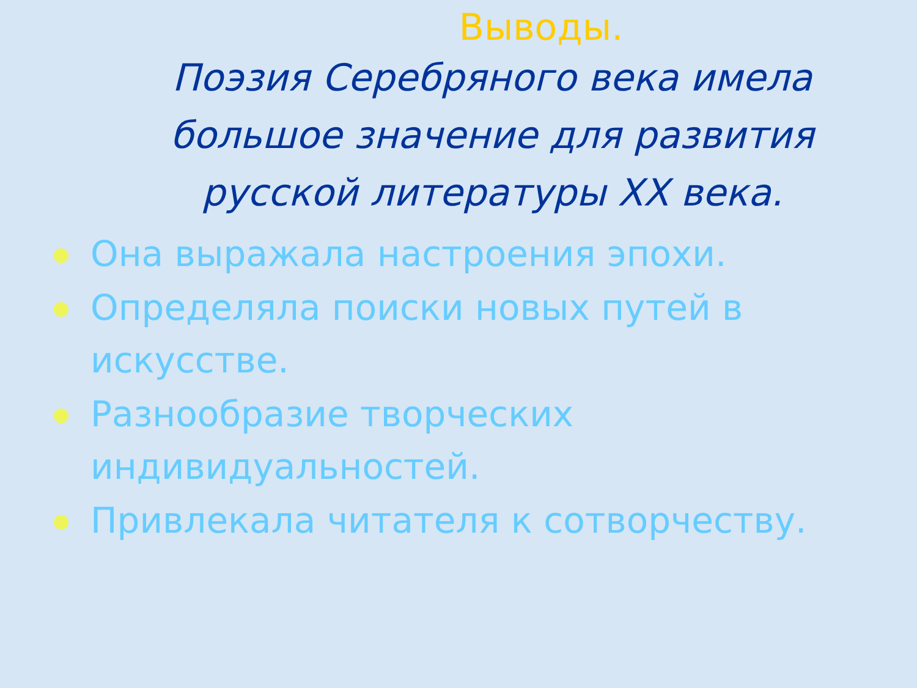Выводы.
Поэзия Серебряного века имела большое значение для развития русской литературы XX века.
Она выражала настроения эпохи.
Определяла поиски новых путей в искусстве.
Разнообразие творческих индивидуальностей.
Привлекала читателя к сотворчеству.